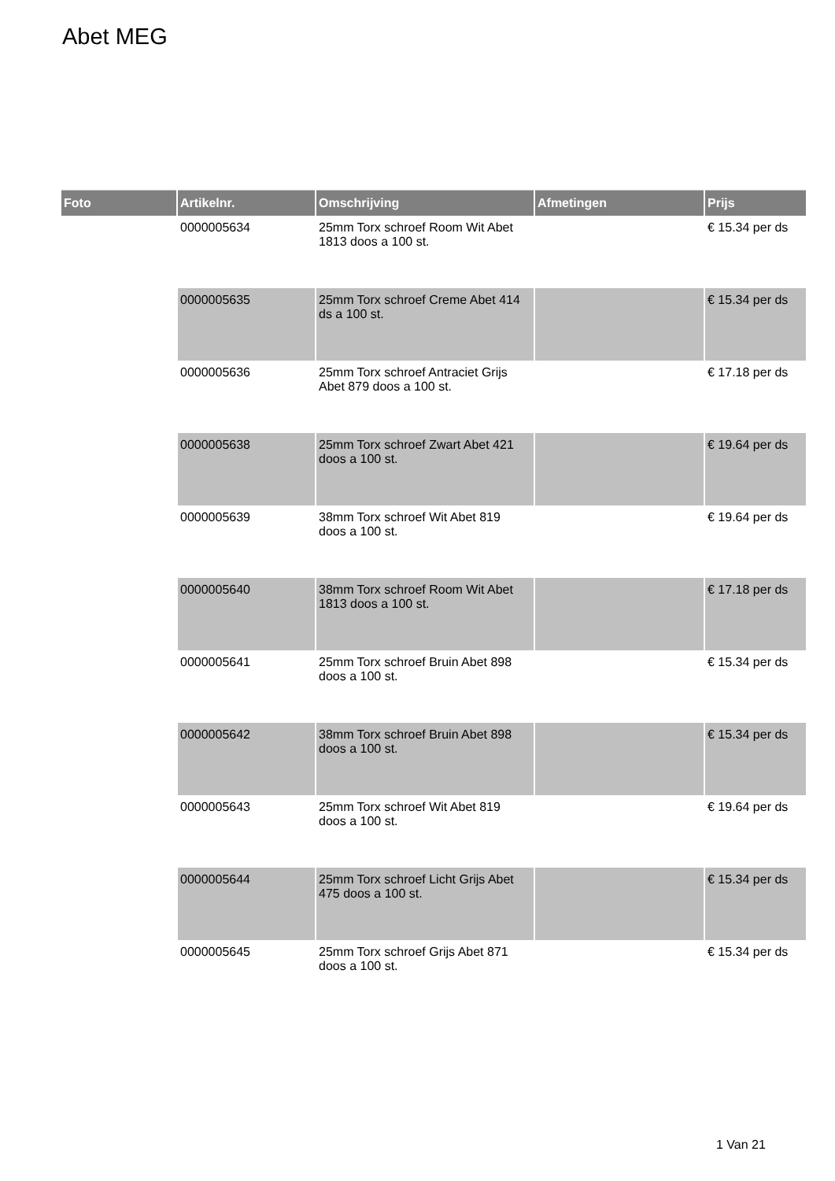Abet MEG
| Foto | Artikelnr. | Omschrijving | Afmetingen | Prijs |
| --- | --- | --- | --- | --- |
| | 0000005634 | 25mm Torx schroef Room Wit Abet 1813 doos a 100 st. | | € 15.34 per ds |
| | 0000005635 | 25mm Torx schroef Creme Abet 414 ds a 100 st. | | € 15.34 per ds |
| | 0000005636 | 25mm Torx schroef Antraciet Grijs Abet 879 doos a 100 st. | | € 17.18 per ds |
| | 0000005638 | 25mm Torx schroef Zwart Abet 421 doos a 100 st. | | € 19.64 per ds |
| | 0000005639 | 38mm Torx schroef Wit Abet 819 doos a 100 st. | | € 19.64 per ds |
| | 0000005640 | 38mm Torx schroef Room Wit Abet 1813 doos a 100 st. | | € 17.18 per ds |
| | 0000005641 | 25mm Torx schroef Bruin Abet 898 doos a 100 st. | | € 15.34 per ds |
| | 0000005642 | 38mm Torx schroef Bruin Abet 898 doos a 100 st. | | € 15.34 per ds |
| | 0000005643 | 25mm Torx schroef Wit Abet 819 doos a 100 st. | | € 19.64 per ds |
| | 0000005644 | 25mm Torx schroef Licht Grijs Abet 475 doos a 100 st. | | € 15.34 per ds |
| | 0000005645 | 25mm Torx schroef Grijs Abet 871 doos a 100 st. | | € 15.34 per ds |
1 Van 21